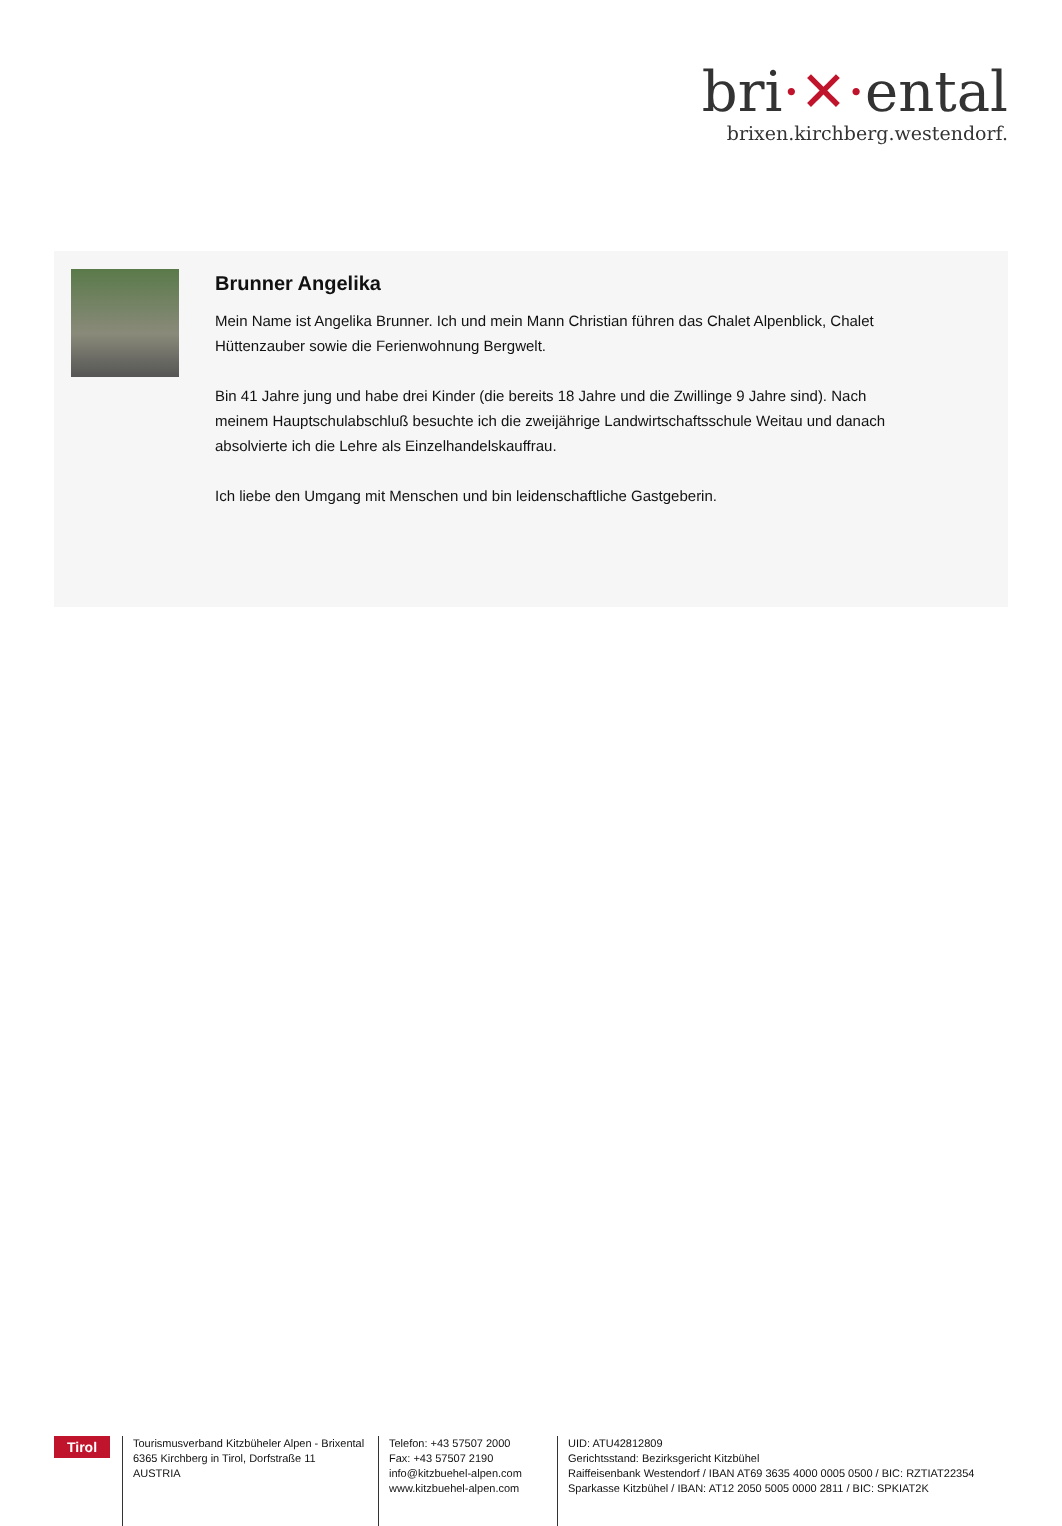bri·✕·ental
brixen.kirchberg.westendorf.
Brunner Angelika
Mein Name ist Angelika Brunner. Ich und mein Mann Christian führen das Chalet Alpenblick, Chalet Hüttenzauber sowie die Ferienwohnung Bergwelt.
Bin 41 Jahre jung und habe drei Kinder (die bereits 18 Jahre und die Zwillinge 9 Jahre sind). Nach meinem Hauptschulabschluß besuchte ich die zweijährige Landwirtschaftsschule Weitau und danach absolvierte ich die Lehre als Einzelhandelskauffrau.
Ich liebe den Umgang mit Menschen und bin leidenschaftliche Gastgeberin.
Tirol
Tourismusverband Kitzbüheler Alpen - Brixental
6365 Kirchberg in Tirol, Dorfstraße 11
AUSTRIA
Telefon: +43 57507 2000
Fax: +43 57507 2190
info@kitzbuehel-alpen.com
www.kitzbuehel-alpen.com
UID: ATU42812809
Gerichtsstand: Bezirksgericht Kitzbühel
Raiffeisenbank Westendorf / IBAN AT69 3635 4000 0005 0500 / BIC: RZTIAT22354
Sparkasse Kitzbühel / IBAN: AT12 2050 5005 0000 2811 / BIC: SPKIAT2K